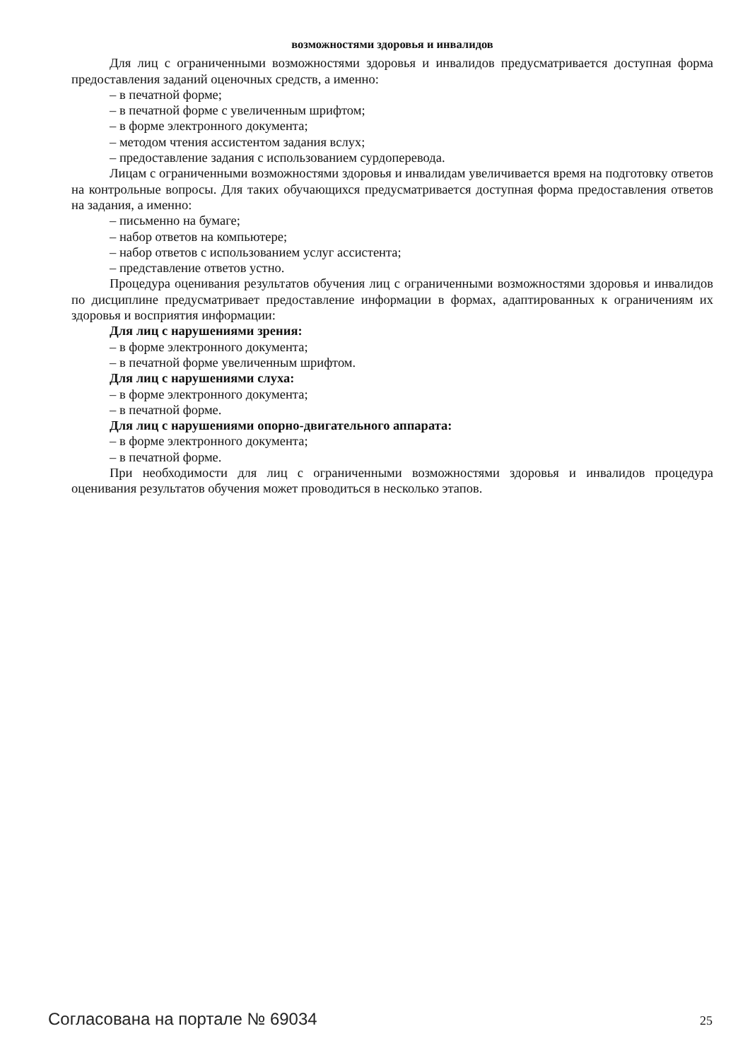возможностями здоровья и инвалидов
Для лиц с ограниченными возможностями здоровья и инвалидов предусматривается доступная форма предоставления заданий оценочных средств, а именно:
– в печатной форме;
– в печатной форме с увеличенным шрифтом;
– в форме электронного документа;
– методом чтения ассистентом задания вслух;
– предоставление задания с использованием сурдоперевода.
Лицам с ограниченными возможностями здоровья и инвалидам увеличивается время на подготовку ответов на контрольные вопросы. Для таких обучающихся предусматривается доступная форма предоставления ответов на задания, а именно:
– письменно на бумаге;
– набор ответов на компьютере;
– набор ответов с использованием услуг ассистента;
– представление ответов устно.
Процедура оценивания результатов обучения лиц с ограниченными возможностями здоровья и инвалидов по дисциплине предусматривает предоставление информации в формах, адаптированных к ограничениям их здоровья и восприятия информации:
Для лиц с нарушениями зрения:
– в форме электронного документа;
– в печатной форме увеличенным шрифтом.
Для лиц с нарушениями слуха:
– в форме электронного документа;
– в печатной форме.
Для лиц с нарушениями опорно-двигательного аппарата:
– в форме электронного документа;
– в печатной форме.
При необходимости для лиц с ограниченными возможностями здоровья и инвалидов процедура оценивания результатов обучения может проводиться в несколько этапов.
Согласована на портале № 69034 25